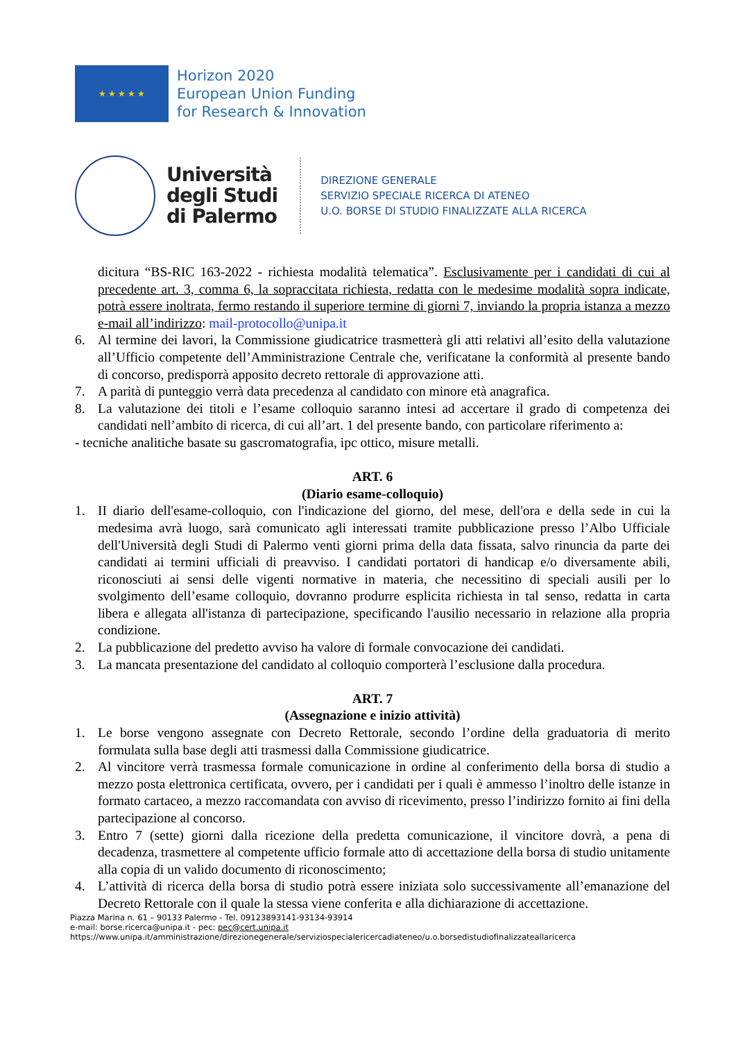★ ★ ★ ★ ★
Horizon 2020
European Union Funding
for Research & Innovation
Università
degli Studi
di Palermo
DIREZIONE GENERALE
SERVIZIO SPECIALE RICERCA DI ATENEO
U.O. BORSE DI STUDIO FINALIZZATE ALLA RICERCA
dicitura “BS-RIC 163-2022 - richiesta modalità telematica”. Esclusivamente per i candidati di cui al precedente art. 3, comma 6, la sopraccitata richiesta, redatta con le medesime modalità sopra indicate, potrà essere inoltrata, fermo restando il superiore termine di giorni 7, inviando la propria istanza a mezzo e-mail all’indirizzo: mail-protocollo@unipa.it
6. Al termine dei lavori, la Commissione giudicatrice trasmetterà gli atti relativi all’esito della valutazione all’Ufficio competente dell’Amministrazione Centrale che, verificatane la conformità al presente bando di concorso, predisporrà apposito decreto rettorale di approvazione atti.
7. A parità di punteggio verrà data precedenza al candidato con minore età anagrafica.
8. La valutazione dei titoli e l’esame colloquio saranno intesi ad accertare il grado di competenza dei candidati nell’ambito di ricerca, di cui all’art. 1 del presente bando, con particolare riferimento a:
- tecniche analitiche basate su gascromatografia, ipc ottico, misure metalli.
ART. 6
(Diario esame-colloquio)
1. II diario dell'esame-colloquio, con l'indicazione del giorno, del mese, dell'ora e della sede in cui la medesima avrà luogo, sarà comunicato agli interessati tramite pubblicazione presso l’Albo Ufficiale dell'Università degli Studi di Palermo venti giorni prima della data fissata, salvo rinuncia da parte dei candidati ai termini ufficiali di preavviso. I candidati portatori di handicap e/o diversamente abili, riconosciuti ai sensi delle vigenti normative in materia, che necessitino di speciali ausili per lo svolgimento dell’esame colloquio, dovranno produrre esplicita richiesta in tal senso, redatta in carta libera e allegata all'istanza di partecipazione, specificando l'ausilio necessario in relazione alla propria condizione.
2. La pubblicazione del predetto avviso ha valore di formale convocazione dei candidati.
3. La mancata presentazione del candidato al colloquio comporterà l’esclusione dalla procedura.
ART. 7
(Assegnazione e inizio attività)
1. Le borse vengono assegnate con Decreto Rettorale, secondo l’ordine della graduatoria di merito formulata sulla base degli atti trasmessi dalla Commissione giudicatrice.
2. Al vincitore verrà trasmessa formale comunicazione in ordine al conferimento della borsa di studio a mezzo posta elettronica certificata, ovvero, per i candidati per i quali è ammesso l’inoltro delle istanze in formato cartaceo, a mezzo raccomandata con avviso di ricevimento, presso l’indirizzo fornito ai fini della partecipazione al concorso.
3. Entro 7 (sette) giorni dalla ricezione della predetta comunicazione, il vincitore dovrà, a pena di decadenza, trasmettere al competente ufficio formale atto di accettazione della borsa di studio unitamente alla copia di un valido documento di riconoscimento;
4. L’attività di ricerca della borsa di studio potrà essere iniziata solo successivamente all’emanazione del Decreto Rettorale con il quale la stessa viene conferita e alla dichiarazione di accettazione.
Piazza Marina n. 61 – 90133 Palermo - Tel. 09123893141-93134-93914
e-mail: borse.ricerca@unipa.it - pec: pec@cert.unipa.it
https://www.unipa.it/amministrazione/direzionegenerale/serviziospecialericercadiateneo/u.o.borsedistudiofinalizzateallaricerca